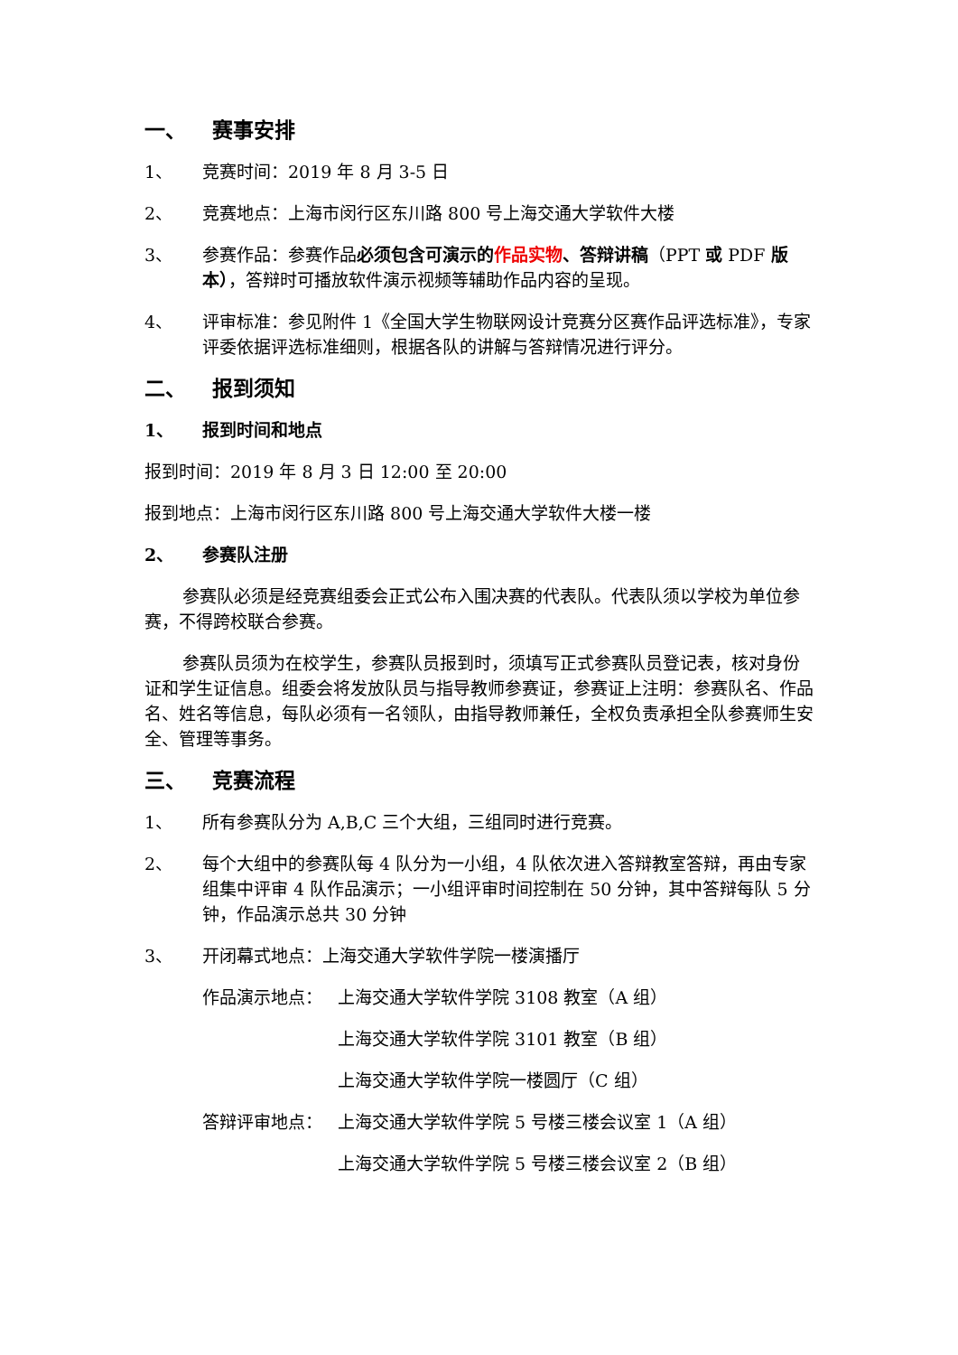一、 赛事安排
1、 竞赛时间：2019 年 8 月 3-5 日
2、 竞赛地点：上海市闵行区东川路 800 号上海交通大学软件大楼
3、 参赛作品：参赛作品必须包含可演示的 作品实物、答辩讲稿（PPT 或 PDF 版本），答辩时可播放软件演示视频等辅助作品内容的呈现。
4、 评审标准：参见附件 1《全国大学生物联网设计竞赛分区赛作品评选标准》，专家评委依据评选标准细则，根据各队的讲解与答辩情况进行评分。
二、 报到须知
1、 报到时间和地点
报到时间：2019 年 8 月 3 日 12:00 至 20:00
报到地点：上海市闵行区东川路 800 号上海交通大学软件大楼一楼
2、 参赛队注册
参赛队必须是经竞赛组委会正式公布入围决赛的代表队。代表队须以学校为单位参赛，不得跨校联合参赛。
参赛队员须为在校学生，参赛队员报到时，须填写正式参赛队员登记表，核对身份证和学生证信息。组委会将发放队员与指导教师参赛证，参赛证上注明：参赛队名、作品名、姓名等信息，每队必须有一名领队，由指导教师兼任，全权负责承担全队参赛师生安全、管理等事务。
三、 竞赛流程
1、 所有参赛队分为 A,B,C 三个大组，三组同时进行竞赛。
2、 每个大组中的参赛队每 4 队分为一小组，4 队依次进入答辩教室答辩，再由专家组集中评审 4 队作品演示；一小组评审时间控制在 50 分钟，其中答辩每队 5 分钟，作品演示总共 30 分钟
3、 开闭幕式地点：上海交通大学软件学院一楼演播厅
作品演示地点： 上海交通大学软件学院 3108 教室（A 组）
上海交通大学软件学院 3101 教室（B 组）
上海交通大学软件学院一楼圆厅（C 组）
答辩评审地点： 上海交通大学软件学院 5 号楼三楼会议室 1（A 组）
上海交通大学软件学院 5 号楼三楼会议室 2（B 组）